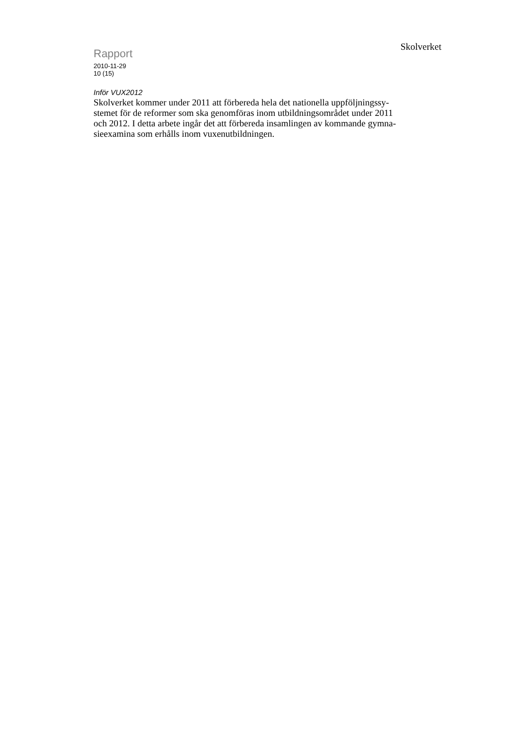Rapport
2010-11-29
10 (15)
Skolverket
Inför VUX2012
Skolverket kommer under 2011 att förbereda hela det nationella uppföljningssy-
stemet för de reformer som ska genomföras inom utbildningsområdet under 2011
och 2012. I detta arbete ingår det att förbereda insamlingen av kommande gymna-
sieexamina som erhålls inom vuxenutbildningen.